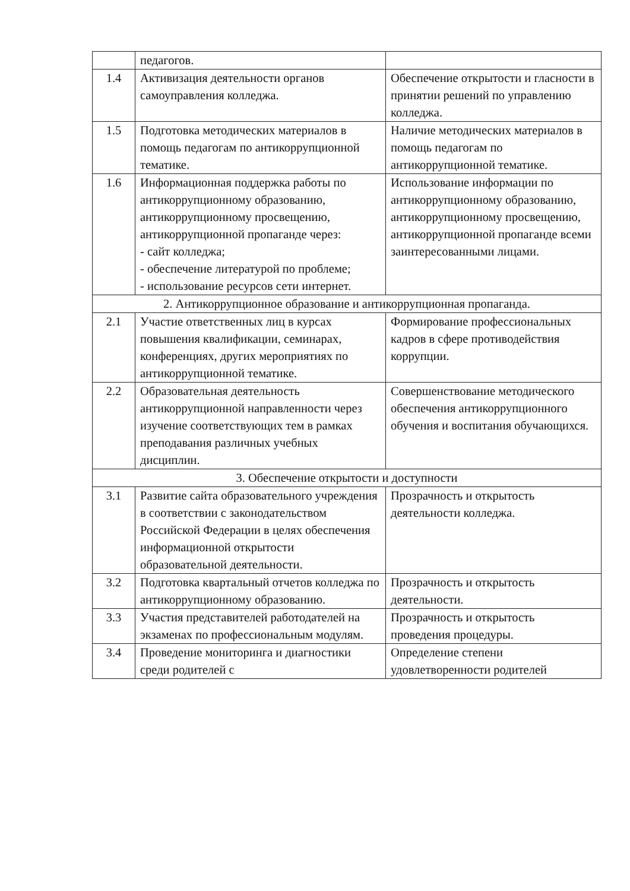| | педагогов. | |
| 1.4 | Активизация деятельности органов самоуправления колледжа. | Обеспечение открытости и гласности в принятии решений по управлению колледжа. |
| 1.5 | Подготовка методических материалов в помощь педагогам по антикоррупционной тематике. | Наличие методических материалов в помощь педагогам по антикоррупционной тематике. |
| 1.6 | Информационная поддержка работы по антикоррупционному образованию, антикоррупционному просвещению, антикоррупционной пропаганде через: - сайт колледжа; - обеспечение литературой по проблеме; - использование ресурсов сети интернет. | Использование информации по антикоррупционному образованию, антикоррупционному просвещению, антикоррупционной пропаганде всеми заинтересованными лицами. |
| 2. Антикоррупционное образование и антикоррупционная пропаганда. | | |
| 2.1 | Участие ответственных лиц в курсах повышения квалификации, семинарах, конференциях, других мероприятиях по антикоррупционной тематике. | Формирование профессиональных кадров в сфере противодействия коррупции. |
| 2.2 | Образовательная деятельность антикоррупционной направленности через изучение соответствующих тем в рамках преподавания различных учебных дисциплин. | Совершенствование методического обеспечения антикоррупционного обучения и воспитания обучающихся. |
| 3. Обеспечение открытости и доступности | | |
| 3.1 | Развитие сайта образовательного учреждения в соответствии с законодательством Российской Федерации в целях обеспечения информационной открытости образовательной деятельности. | Прозрачность и открытость деятельности колледжа. |
| 3.2 | Подготовка квартальный отчетов колледжа по антикоррупционному образованию. | Прозрачность и открытость деятельности. |
| 3.3 | Участия представителей работодателей на экзаменах по профессиональным модулям. | Прозрачность и открытость проведения процедуры. |
| 3.4 | Проведение мониторинга и диагностики среди родителей с | Определение степени удовлетворенности родителей |